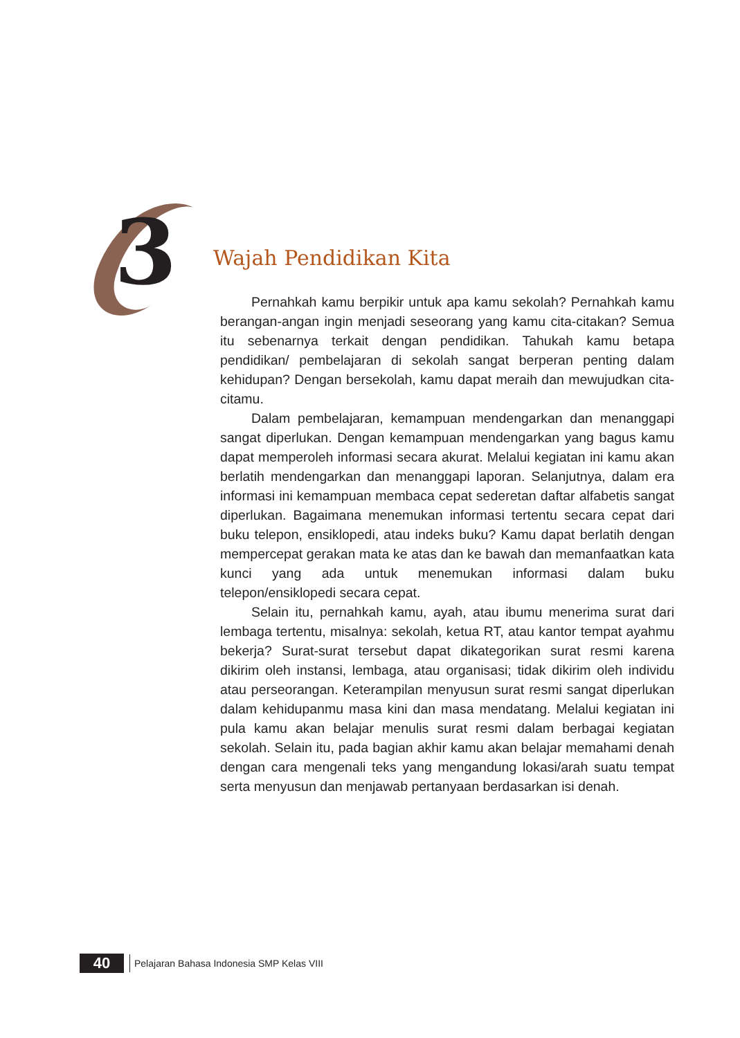3 Wajah Pendidikan Kita
Pernahkah kamu berpikir untuk apa kamu sekolah? Pernahkah kamu berangan-angan ingin menjadi seseorang yang kamu cita-citakan? Semua itu sebenarnya terkait dengan pendidikan. Tahukah kamu betapa pendidikan/ pembelajaran di sekolah sangat berperan penting dalam kehidupan? Dengan bersekolah, kamu dapat meraih dan mewujudkan cita-citamu.
Dalam pembelajaran, kemampuan mendengarkan dan menanggapi sangat diperlukan. Dengan kemampuan mendengarkan yang bagus kamu dapat memperoleh informasi secara akurat. Melalui kegiatan ini kamu akan berlatih mendengarkan dan menanggapi laporan. Selanjutnya, dalam era informasi ini kemampuan membaca cepat sederetan daftar alfabetis sangat diperlukan. Bagaimana menemukan informasi tertentu secara cepat dari buku telepon, ensiklopedi, atau indeks buku? Kamu dapat berlatih dengan mempercepat gerakan mata ke atas dan ke bawah dan memanfaatkan kata kunci yang ada untuk menemukan informasi dalam buku telepon/ensiklopedi secara cepat.
Selain itu, pernahkah kamu, ayah, atau ibumu menerima surat dari lembaga tertentu, misalnya: sekolah, ketua RT, atau kantor tempat ayahmu bekerja? Surat-surat tersebut dapat dikategorikan surat resmi karena dikirim oleh instansi, lembaga, atau organisasi; tidak dikirim oleh individu atau perseorangan. Keterampilan menyusun surat resmi sangat diperlukan dalam kehidupanmu masa kini dan masa mendatang. Melalui kegiatan ini pula kamu akan belajar menulis surat resmi dalam berbagai kegiatan sekolah. Selain itu, pada bagian akhir kamu akan belajar memahami denah dengan cara mengenali teks yang mengandung lokasi/arah suatu tempat serta menyusun dan menjawab pertanyaan berdasarkan isi denah.
40
Pelajaran Bahasa Indonesia SMP Kelas VIII